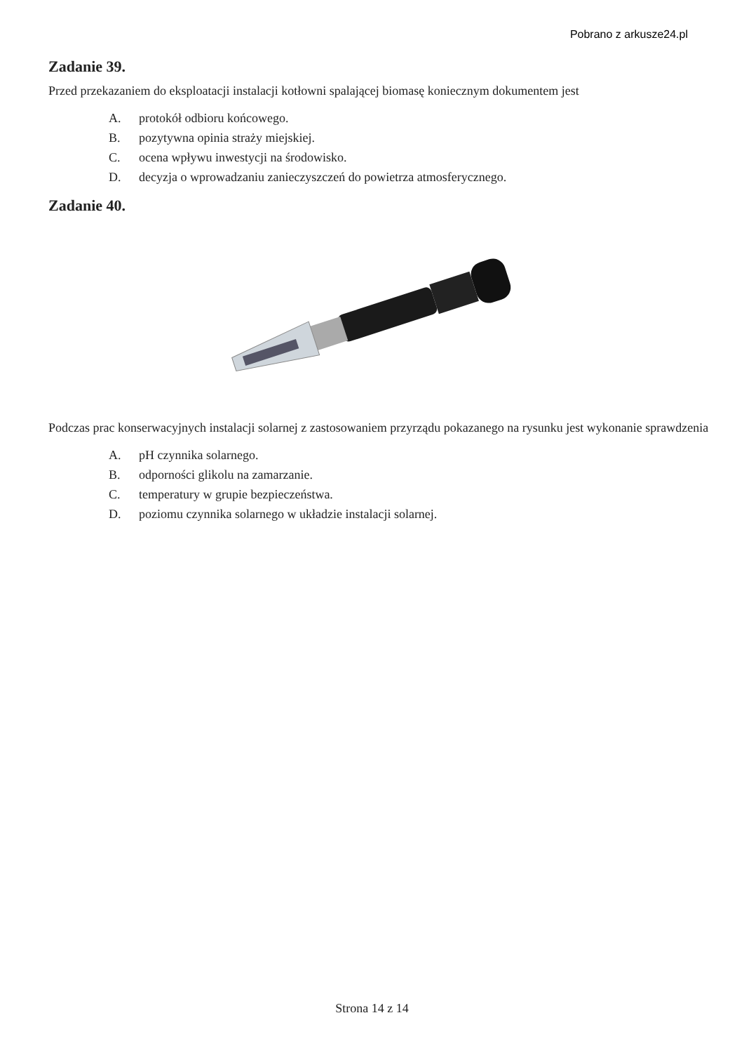Pobrano z arkusze24.pl
Zadanie 39.
Przed przekazaniem do eksploatacji instalacji kotłowni spalającej biomasę koniecznym dokumentem jest
A. protokół odbioru końcowego.
B. pozytywna opinia straży miejskiej.
C. ocena wpływu inwestycji na środowisko.
D. decyzja o wprowadzaniu zanieczyszczeń do powietrza atmosferycznego.
Zadanie 40.
Podczas prac konserwacyjnych instalacji solarnej z zastosowaniem przyrządu pokazanego na rysunku jest wykonanie sprawdzenia
A. pH czynnika solarnego.
B. odporności glikolu na zamarzanie.
C. temperatury w grupie bezpieczeństwa.
D. poziomu czynnika solarnego w układzie instalacji solarnej.
Strona 14 z 14